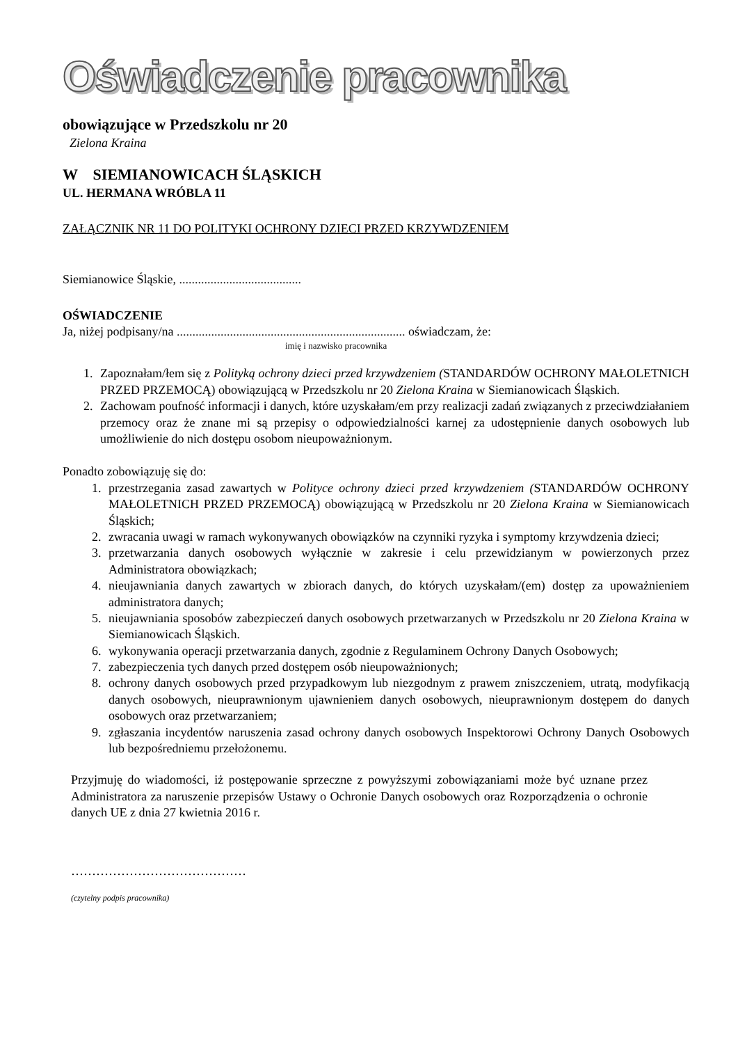Oświadczenie pracownika
obowiązujące w Przedszkolu nr 20
Zielona Kraina
W SIEMIANOWICACH ŚLĄSKICH
UL. HERMANA WRÓBLA 11
ZAŁĄCZNIK NR 11 DO POLITYKI OCHRONY DZIECI PRZED KRZYWDZENIEM
Siemianowice Śląskie, .......................................
OŚWIADCZENIE
Ja, niżej podpisany/na ......................................................................... oświadczam, że:
imię i nazwisko pracownika
1. Zapoznałam/łem się z Polityką ochrony dzieci przed krzywdzeniem (STANDARDÓW OCHRONY MAŁOLETNICH PRZED PRZEMOCĄ) obowiązującą w Przedszkolu nr 20 Zielona Kraina w Siemianowicach Śląskich.
2. Zachowam poufność informacji i danych, które uzyskałam/em przy realizacji zadań związanych z przeciwdziałaniem przemocy oraz że znane mi są przepisy o odpowiedzialności karnej za udostępnienie danych osobowych lub umożliwienie do nich dostępu osobom nieupoważnionym.
Ponadto zobowiązuję się do:
1. przestrzegania zasad zawartych w Polityce ochrony dzieci przed krzywdzeniem (STANDARDÓW OCHRONY MAŁOLETNICH PRZED PRZEMOCĄ) obowiązującą w Przedszkolu nr 20 Zielona Kraina w Siemianowicach Śląskich;
2. zwracania uwagi w ramach wykonywanych obowiązków na czynniki ryzyka i symptomy krzywdzenia dzieci;
3. przetwarzania danych osobowych wyłącznie w zakresie i celu przewidzianym w powierzonych przez Administratora obowiązkach;
4. nieujawniania danych zawartych w zbiorach danych, do których uzyskałam/(em) dostęp za upoważnieniem administratora danych;
5. nieujawniania sposobów zabezpieczeń danych osobowych przetwarzanych w Przedszkolu nr 20 Zielona Kraina w Siemianowicach Śląskich.
6. wykonywania operacji przetwarzania danych, zgodnie z Regulaminem Ochrony Danych Osobowych;
7. zabezpieczenia tych danych przed dostępem osób nieupoważnionych;
8. ochrony danych osobowych przed przypadkowym lub niezgodnym z prawem zniszczeniem, utratą, modyfikacją danych osobowych, nieuprawnionym ujawnieniem danych osobowych, nieuprawnionym dostępem do danych osobowych oraz przetwarzaniem;
9. zgłaszania incydentów naruszenia zasad ochrony danych osobowych Inspektorowi Ochrony Danych Osobowych lub bezpośredniemu przełożonemu.
Przyjmuję do wiadomości, iż postępowanie sprzeczne z powyższymi zobowiązaniami może być uznane przez Administratora za naruszenie przepisów Ustawy o Ochronie Danych osobowych oraz Rozporządzenia o ochronie danych UE z dnia 27 kwietnia 2016 r.
……………………………………
(czytelny podpis pracownika)